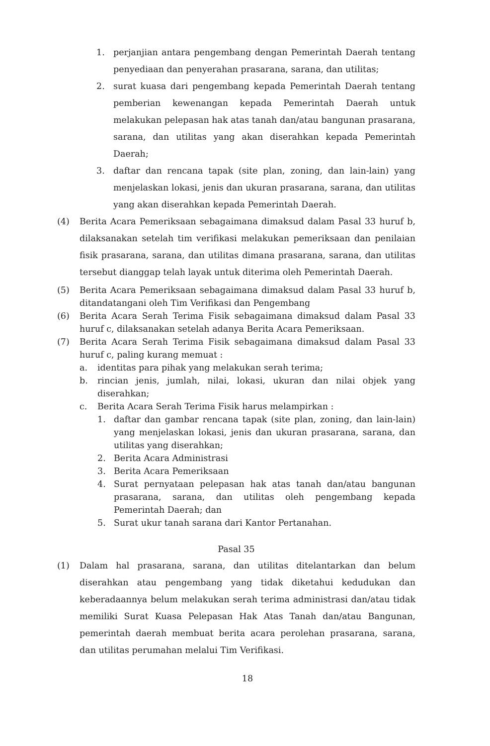1. perjanjian antara pengembang dengan Pemerintah Daerah tentang penyediaan dan penyerahan prasarana, sarana, dan utilitas;
2. surat kuasa dari pengembang kepada Pemerintah Daerah tentang pemberian kewenangan kepada Pemerintah Daerah untuk melakukan pelepasan hak atas tanah dan/atau bangunan prasarana, sarana, dan utilitas yang akan diserahkan kepada Pemerintah Daerah;
3. daftar dan rencana tapak (site plan, zoning, dan lain-lain) yang menjelaskan lokasi, jenis dan ukuran prasarana, sarana, dan utilitas yang akan diserahkan kepada Pemerintah Daerah.
(4) Berita Acara Pemeriksaan sebagaimana dimaksud dalam Pasal 33 huruf b, dilaksanakan setelah tim verifikasi melakukan pemeriksaan dan penilaian fisik prasarana, sarana, dan utilitas dimana prasarana, sarana, dan utilitas tersebut dianggap telah layak untuk diterima oleh Pemerintah Daerah.
(5) Berita Acara Pemeriksaan sebagaimana dimaksud dalam Pasal 33 huruf b, ditandatangani oleh Tim Verifikasi dan Pengembang
(6) Berita Acara Serah Terima Fisik sebagaimana dimaksud dalam Pasal 33 huruf c, dilaksanakan setelah adanya Berita Acara Pemeriksaan.
(7) Berita Acara Serah Terima Fisik sebagaimana dimaksud dalam Pasal 33 huruf c, paling kurang memuat :
a. identitas para pihak yang melakukan serah terima;
b. rincian jenis, jumlah, nilai, lokasi, ukuran dan nilai objek yang diserahkan;
c. Berita Acara Serah Terima Fisik harus melampirkan :
1. daftar dan gambar rencana tapak (site plan, zoning, dan lain-lain) yang menjelaskan lokasi, jenis dan ukuran prasarana, sarana, dan utilitas yang diserahkan;
2. Berita Acara Administrasi
3. Berita Acara Pemeriksaan
4. Surat pernyataan pelepasan hak atas tanah dan/atau bangunan prasarana, sarana, dan utilitas oleh pengembang kepada Pemerintah Daerah; dan
5. Surat ukur tanah sarana dari Kantor Pertanahan.
Pasal 35
(1) Dalam hal prasarana, sarana, dan utilitas ditelantarkan dan belum diserahkan atau pengembang yang tidak diketahui kedudukan dan keberadaannya belum melakukan serah terima administrasi dan/atau tidak memiliki Surat Kuasa Pelepasan Hak Atas Tanah dan/atau Bangunan, pemerintah daerah membuat berita acara perolehan prasarana, sarana, dan utilitas perumahan melalui Tim Verifikasi.
18